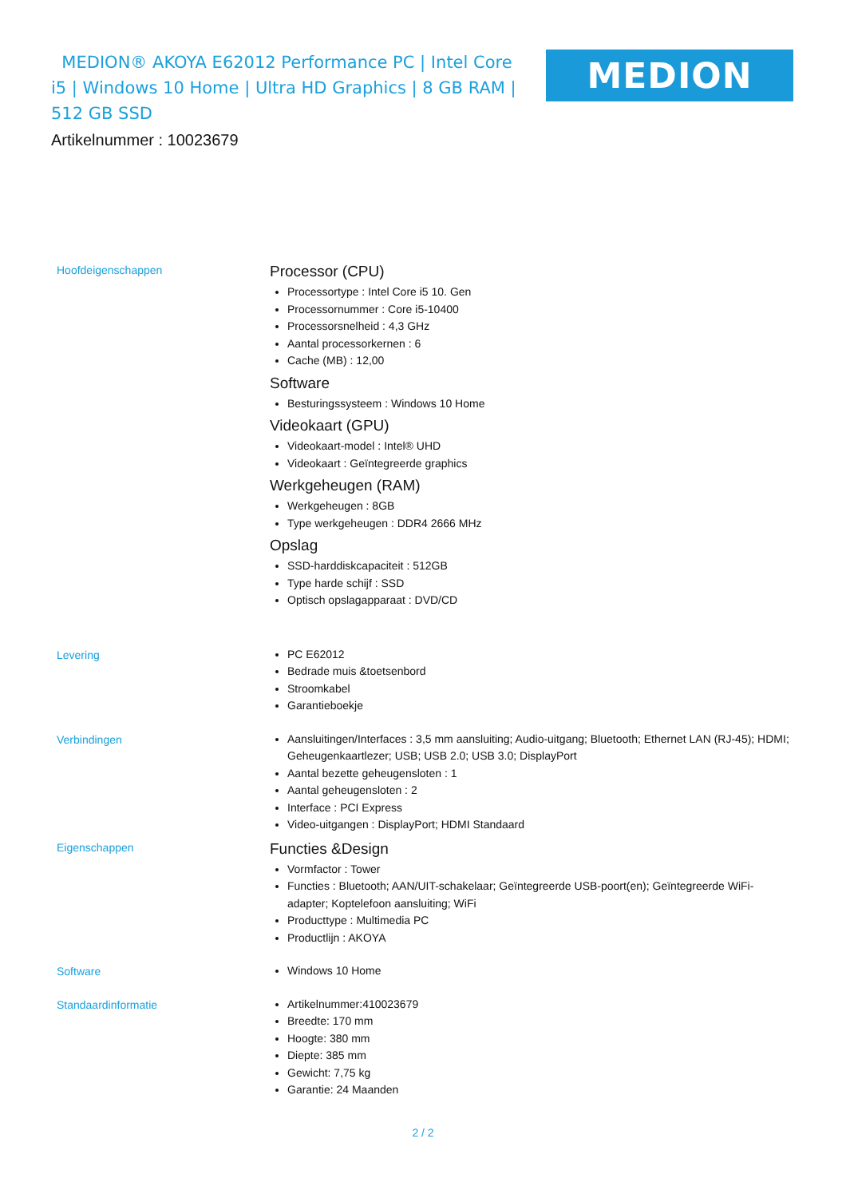MEDION® AKOYA E62012 Performance PC | Intel Core i5 | Windows 10 Home | Ultra HD Graphics | 8 GB RAM | 512 GB SSD
MEDION
Artikelnummer : 10023679
Hoofdeigenschappen
Processor (CPU)
Processortype : Intel Core i5 10. Gen
Processornummer : Core i5-10400
Processorsnelheid : 4,3 GHz
Aantal processorkernen : 6
Cache (MB) : 12,00
Software
Besturingssysteem : Windows 10 Home
Videokaart (GPU)
Videokaart-model : Intel® UHD
Videokaart : Geïntegreerde graphics
Werkgeheugen (RAM)
Werkgeheugen : 8GB
Type werkgeheugen : DDR4 2666 MHz
Opslag
SSD-harddiskcapaciteit : 512GB
Type harde schijf : SSD
Optisch opslagapparaat : DVD/CD
Levering
PC E62012
Bedrade muis &toetsenbord
Stroomkabel
Garantieboekje
Verbindingen
Aansluitingen/Interfaces : 3,5 mm aansluiting; Audio-uitgang; Bluetooth; Ethernet LAN (RJ-45); HDMI; Geheugenkaartlezer; USB; USB 2.0; USB 3.0; DisplayPort
Aantal bezette geheugensloten : 1
Aantal geheugensloten : 2
Interface : PCI Express
Video-uitgangen : DisplayPort; HDMI Standaard
Eigenschappen
Functies &Design
Vormfactor : Tower
Functies : Bluetooth; AAN/UIT-schakelaar; Geïntegreerde USB-poort(en); Geïntegreerde WiFi-adapter; Koptelefoon aansluiting; WiFi
Producttype : Multimedia PC
Productlijn : AKOYA
Software
Windows 10 Home
Standaardinformatie
Artikelnummer:410023679
Breedte: 170 mm
Hoogte: 380 mm
Diepte: 385 mm
Gewicht: 7,75 kg
Garantie: 24 Maanden
2 / 2